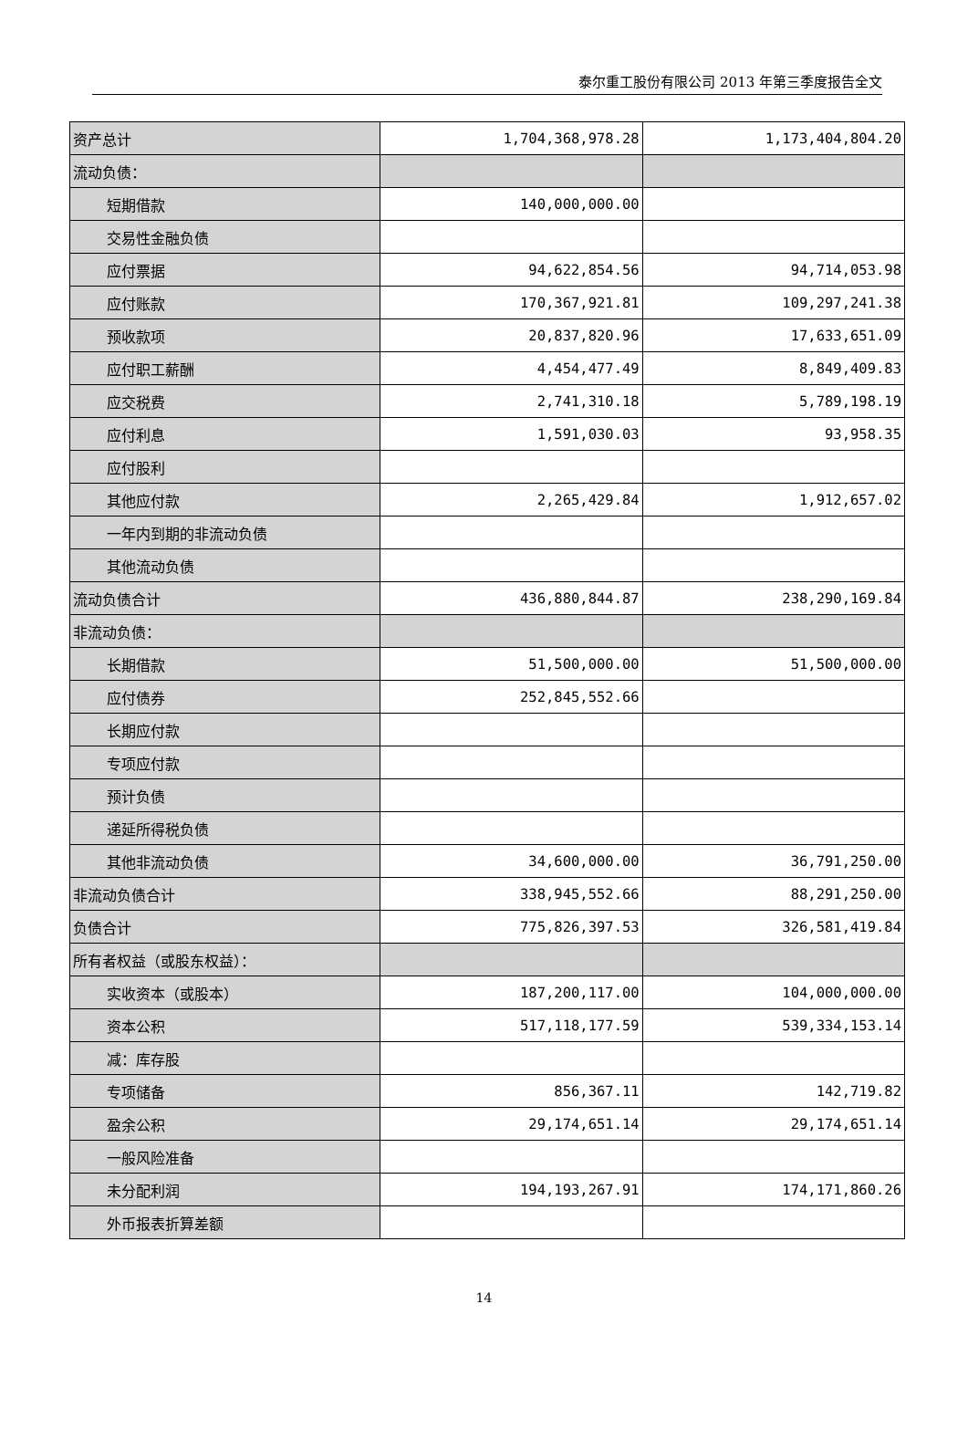泰尔重工股份有限公司 2013 年第三季度报告全文
| 资产总计 | 1,704,368,978.28 | 1,173,404,804.20 |
| 流动负债： | | |
| 短期借款 | 140,000,000.00 | |
| 交易性金融负债 | | |
| 应付票据 | 94,622,854.56 | 94,714,053.98 |
| 应付账款 | 170,367,921.81 | 109,297,241.38 |
| 预收款项 | 20,837,820.96 | 17,633,651.09 |
| 应付职工薪酬 | 4,454,477.49 | 8,849,409.83 |
| 应交税费 | 2,741,310.18 | 5,789,198.19 |
| 应付利息 | 1,591,030.03 | 93,958.35 |
| 应付股利 | | |
| 其他应付款 | 2,265,429.84 | 1,912,657.02 |
| 一年内到期的非流动负债 | | |
| 其他流动负债 | | |
| 流动负债合计 | 436,880,844.87 | 238,290,169.84 |
| 非流动负债： | | |
| 长期借款 | 51,500,000.00 | 51,500,000.00 |
| 应付债券 | 252,845,552.66 | |
| 长期应付款 | | |
| 专项应付款 | | |
| 预计负债 | | |
| 递延所得税负债 | | |
| 其他非流动负债 | 34,600,000.00 | 36,791,250.00 |
| 非流动负债合计 | 338,945,552.66 | 88,291,250.00 |
| 负债合计 | 775,826,397.53 | 326,581,419.84 |
| 所有者权益（或股东权益）： | | |
| 实收资本（或股本） | 187,200,117.00 | 104,000,000.00 |
| 资本公积 | 517,118,177.59 | 539,334,153.14 |
| 减：库存股 | | |
| 专项储备 | 856,367.11 | 142,719.82 |
| 盈余公积 | 29,174,651.14 | 29,174,651.14 |
| 一般风险准备 | | |
| 未分配利润 | 194,193,267.91 | 174,171,860.26 |
| 外币报表折算差额 | | |
14